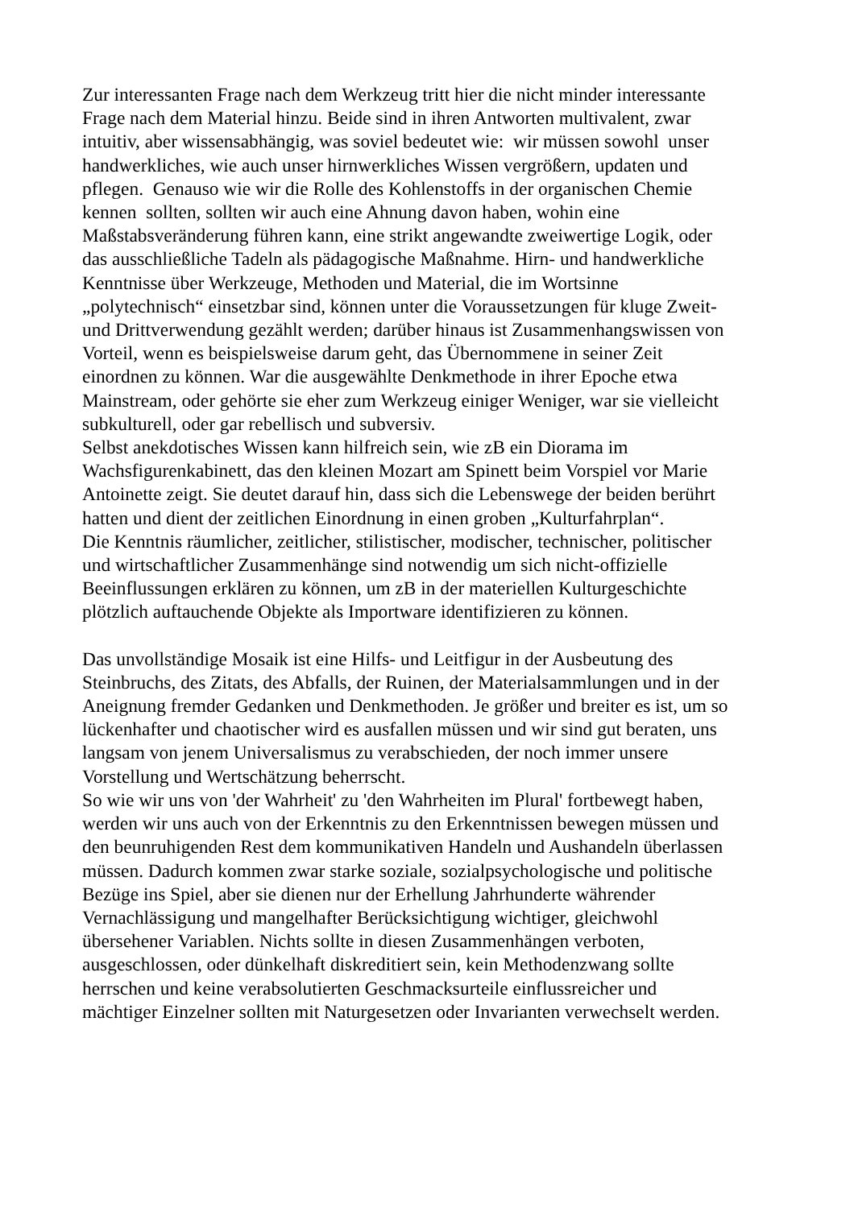Zur interessanten Frage nach dem Werkzeug tritt hier die nicht minder interessante
Frage nach dem Material hinzu. Beide sind in ihren Antworten multivalent, zwar
intuitiv, aber wissensabhängig, was soviel bedeutet wie: wir müssen sowohl unser
handwerkliches, wie auch unser hirnwerkliches Wissen vergrößern, updaten und
pflegen. Genauso wie wir die Rolle des Kohlenstoffs in der organischen Chemie
kennen sollten, sollten wir auch eine Ahnung davon haben, wohin eine
Maßstabsveränderung führen kann, eine strikt angewandte zweiwertige Logik, oder
das ausschließliche Tadeln als pädagogische Maßnahme. Hirn- und handwerkliche
Kenntnisse über Werkzeuge, Methoden und Material, die im Wortsinne
„polytechnisch“ einsetzbar sind, können unter die Voraussetzungen für kluge Zweit-
und Drittverwendung gezählt werden; darüber hinaus ist Zusammenhangswissen von
Vorteil, wenn es beispielsweise darum geht, das Übernommene in seiner Zeit
einordnen zu können. War die ausgewählte Denkmethode in ihrer Epoche etwa
Mainstream, oder gehörte sie eher zum Werkzeug einiger Weniger, war sie vielleicht
subkulturell, oder gar rebellisch und subversiv.
Selbst anekdotisches Wissen kann hilfreich sein, wie zB ein Diorama im
Wachsfigurenkabinett, das den kleinen Mozart am Spinett beim Vorspiel vor Marie
Antoinette zeigt. Sie deutet darauf hin, dass sich die Lebenswege der beiden berührt
hatten und dient der zeitlichen Einordnung in einen groben „Kulturfahrplan“.
Die Kenntnis räumlicher, zeitlicher, stilistischer, modischer, technischer, politischer
und wirtschaftlicher Zusammenhänge sind notwendig um sich nicht-offizielle
Beeinflussungen erklären zu können, um zB in der materiellen Kulturgeschichte
plötzlich auftauchende Objekte als Importware identifizieren zu können.
Das unvollständige Mosaik ist eine Hilfs- und Leitfigur in der Ausbeutung des
Steinbruchs, des Zitats, des Abfalls, der Ruinen, der Materialsammlungen und in der
Aneignung fremder Gedanken und Denkmethoden. Je größer und breiter es ist, um so
lückenhafter und chaotischer wird es ausfallen müssen und wir sind gut beraten, uns
langsam von jenem Universalismus zu verabschieden, der noch immer unsere
Vorstellung und Wertschätzung beherrscht.
So wie wir uns von 'der Wahrheit' zu 'den Wahrheiten im Plural' fortbewegt haben,
werden wir uns auch von der Erkenntnis zu den Erkenntnissen bewegen müssen und
den beunruhigenden Rest dem kommunikativen Handeln und Aushandeln überlassen
müssen. Dadurch kommen zwar starke soziale, sozialpsychologische und politische
Bezüge ins Spiel, aber sie dienen nur der Erhellung Jahrhunderte währender
Vernachlässigung und mangelhafter Berücksichtigung wichtiger, gleichwohl
übersehener Variablen. Nichts sollte in diesen Zusammenhängen verboten,
ausgeschlossen, oder dünkelhaft diskreditiert sein, kein Methodenzwang sollte
herrschen und keine verabsolutierten Geschmacksurteile einflussreicher und
mächtiger Einzelner sollten mit Naturgesetzen oder Invarianten verwechselt werden.